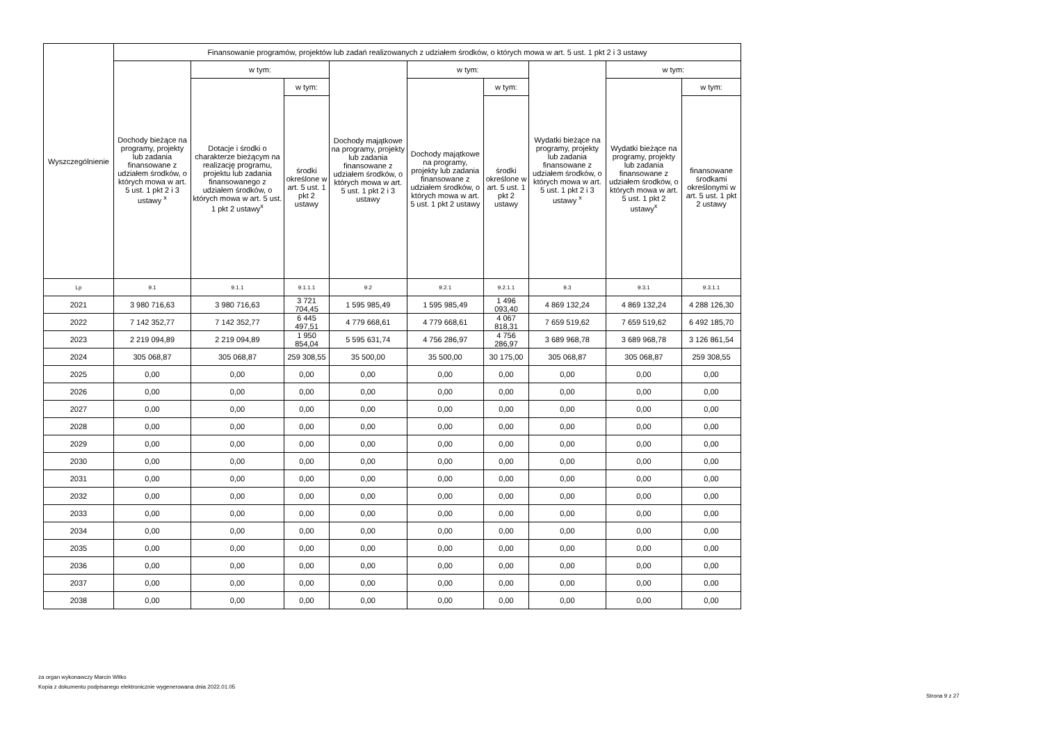| Wyszczególnienie | Finansowanie programów, projektów lub zadań realizowanych z udziałem środków, o których mowa w art. 5 ust. 1 pkt 2 i 3 ustawy | | | | | | | | |
| --- | --- | --- | --- | --- | --- | --- | --- | --- | --- |
| | Dochody bieżące na programy, projekty lub zadania finansowane z udziałem środków, o których mowa w art. 5 ust. 1 pkt 2 i 3 ustawy <sup>x</sup> | w tym: | | Dochody majątkowe na programy, projekty lub zadania finansowane z udziałem środków, o których mowa w art. 5 ust. 1 pkt 2 i 3 ustawy | w tym: | | Wydatki bieżące na programy, projekty lub zadania finansowane z udziałem środków, o których mowa w art. 5 ust. 1 pkt 2 i 3 ustawy <sup>x</sup> | w tym: | |
| | | Dotacje i środki o charakterze bieżącym na realizację programu, projektu lub zadania finansowanego z udziałem środków, o których mowa w art. 5 ust. 1 pkt 2 ustawy<sup>x</sup> | w tym: | | Dochody majątkowe na programy, projekty lub zadania finansowane z udziałem środków, o których mowa w art. 5 ust. 1 pkt 2 ustawy | w tym: | | Wydatki bieżące na programy, projekty lub zadania finansowane z udziałem środków, o których mowa w art. 5 ust. 1 pkt 2 ustawy<sup>x</sup> | w tym: |
| | | | środki określone w art. 5 ust. 1 pkt 2 ustawy | | | środki określone w art. 5 ust. 1 pkt 2 ustawy | | | finansowane środkami określonymi w art. 5 ust. 1 pkt 2 ustawy |
| Lp | 9.1 | 9.1.1 | 9.1.1.1 | 9.2 | 9.2.1 | 9.2.1.1 | 9.3 | 9.3.1 | 9.3.1.1 |
| 2021 | 3 980 716,63 | 3 980 716,63 | 3 721 704,45 | 1 595 985,49 | 1 595 985,49 | 1 496 093,40 | 4 869 132,24 | 4 869 132,24 | 4 288 126,30 |
| 2022 | 7 142 352,77 | 7 142 352,77 | 6 445 497,51 | 4 779 668,61 | 4 779 668,61 | 4 067 818,31 | 7 659 519,62 | 7 659 519,62 | 6 492 185,70 |
| 2023 | 2 219 094,89 | 2 219 094,89 | 1 950 854,04 | 5 595 631,74 | 4 756 286,97 | 4 756 286,97 | 3 689 968,78 | 3 689 968,78 | 3 126 861,54 |
| 2024 | 305 068,87 | 305 068,87 | 259 308,55 | 35 500,00 | 35 500,00 | 30 175,00 | 305 068,87 | 305 068,87 | 259 308,55 |
| 2025 | 0,00 | 0,00 | 0,00 | 0,00 | 0,00 | 0,00 | 0,00 | 0,00 | 0,00 |
| 2026 | 0,00 | 0,00 | 0,00 | 0,00 | 0,00 | 0,00 | 0,00 | 0,00 | 0,00 |
| 2027 | 0,00 | 0,00 | 0,00 | 0,00 | 0,00 | 0,00 | 0,00 | 0,00 | 0,00 |
| 2028 | 0,00 | 0,00 | 0,00 | 0,00 | 0,00 | 0,00 | 0,00 | 0,00 | 0,00 |
| 2029 | 0,00 | 0,00 | 0,00 | 0,00 | 0,00 | 0,00 | 0,00 | 0,00 | 0,00 |
| 2030 | 0,00 | 0,00 | 0,00 | 0,00 | 0,00 | 0,00 | 0,00 | 0,00 | 0,00 |
| 2031 | 0,00 | 0,00 | 0,00 | 0,00 | 0,00 | 0,00 | 0,00 | 0,00 | 0,00 |
| 2032 | 0,00 | 0,00 | 0,00 | 0,00 | 0,00 | 0,00 | 0,00 | 0,00 | 0,00 |
| 2033 | 0,00 | 0,00 | 0,00 | 0,00 | 0,00 | 0,00 | 0,00 | 0,00 | 0,00 |
| 2034 | 0,00 | 0,00 | 0,00 | 0,00 | 0,00 | 0,00 | 0,00 | 0,00 | 0,00 |
| 2035 | 0,00 | 0,00 | 0,00 | 0,00 | 0,00 | 0,00 | 0,00 | 0,00 | 0,00 |
| 2036 | 0,00 | 0,00 | 0,00 | 0,00 | 0,00 | 0,00 | 0,00 | 0,00 | 0,00 |
| 2037 | 0,00 | 0,00 | 0,00 | 0,00 | 0,00 | 0,00 | 0,00 | 0,00 | 0,00 |
| 2038 | 0,00 | 0,00 | 0,00 | 0,00 | 0,00 | 0,00 | 0,00 | 0,00 | 0,00 |
za organ wykonawczy Marcin Witko
Kopia z dokumentu podpisanego elektronicznie wygenerowana dnia 2022.01.05
Strona 9 z 27